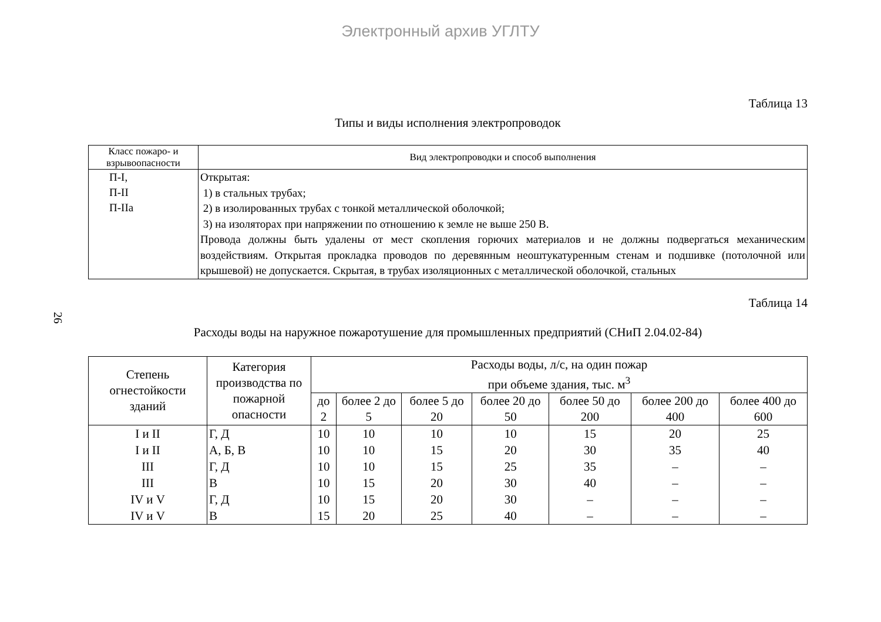Электронный архив УГЛТУ
26
Таблица 13
Типы и виды исполнения электропроводок
| Класс пожаро- и взрывоопасности | Вид электропроводки и способ выполнения |
| --- | --- |
| П-I, П-II П-IIa | Открытая: 1) в стальных трубах; 2) в изолированных трубах с тонкой металлической оболочкой; 3) на изоляторах при напряжении по отношению к земле не выше 250 В. Провода должны быть удалены от мест скопления горючих материалов и не должны подвергаться механическим воздействиям. Открытая прокладка проводов по деревянным неоштукатуренным стенам и подшивке (потолочной или крышевой) не допускается. Скрытая, в трубах изоляционных с металлической оболочкой, стальных |
Таблица 14
Расходы воды на наружное пожаротушение для промышленных предприятий (СНиП 2.04.02-84)
| Степень огнестойкости зданий | Категория производства по пожарной опасности | Расходы воды, л/с, на один пожар при объеме здания, тыс. м<sup>3</sup> | | | | | | |
| --- | --- | --- | --- | --- | --- | --- | --- | --- |
| | | до 2 | более 2 до 5 | более 5 до 20 | более 20 до 50 | более 50 до 200 | более 200 до 400 | более 400 до 600 |
| I и II | Г, Д | 10 | 10 | 10 | 10 | 15 | 20 | 25 |
| I и II | А, Б, В | 10 | 10 | 15 | 20 | 30 | 35 | 40 |
| III | Г, Д | 10 | 10 | 15 | 25 | 35 | – | – |
| III | В | 10 | 15 | 20 | 30 | 40 | – | – |
| IV и V | Г, Д | 10 | 15 | 20 | 30 | – | – | – |
| IV и V | В | 15 | 20 | 25 | 40 | – | – | – |